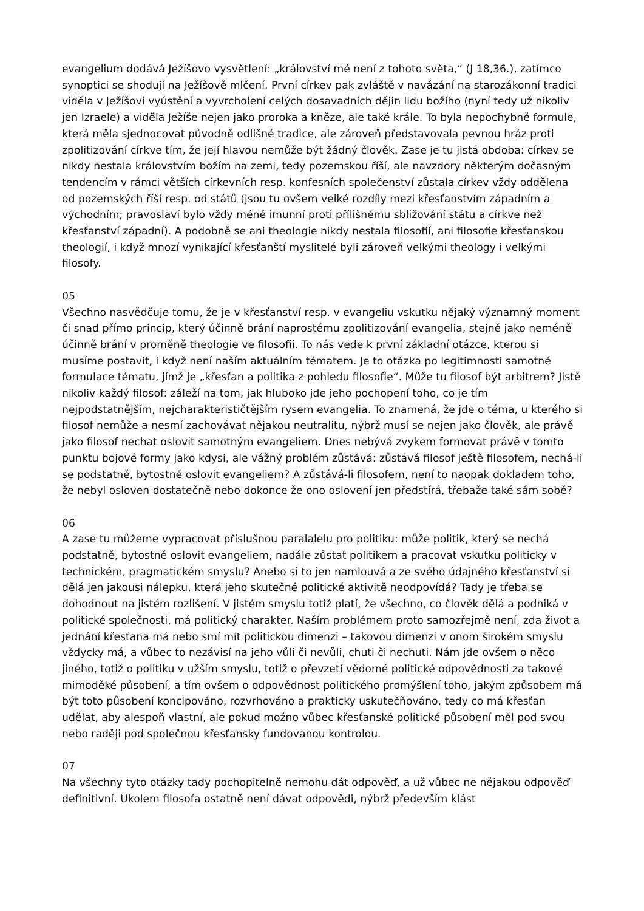evangelium dodává Ježíšovo vysvětlení: „království mé není z tohoto světa,“ (J 18,36.), zatímco synoptici se shodují na Ježíšově mlčení. První církev pak zvláště v navázání na starozákonní tradici viděla v Ježíšovi vyústění a vyvrcholení celých dosavadních dějin lidu božího (nyní tedy už nikoliv jen Izraele) a viděla Ježíše nejen jako proroka a kněze, ale také krále. To byla nepochybně formule, která měla sjednocovat původně odlišné tradice, ale zároveň představovala pevnou hráz proti zpolitizování církve tím, že její hlavou nemůže být žádný člověk. Zase je tu jistá obdoba: církev se nikdy nestala královstvím božím na zemi, tedy pozemskou říší, ale navzdory některým dočasným tendencím v rámci větších církevních resp. konfesních společenství zůstala církev vždy oddělena od pozemských říší resp. od států (jsou tu ovšem velké rozdíly mezi křesťanstvím západním a východním; pravoslaví bylo vždy méně imunní proti přílišnému sbližování státu a církve než křesťanství západní). A podobně se ani theologie nikdy nestala filosofií, ani filosofie křesťanskou theologií, i když mnozí vynikající křesťanští myslitelé byli zároveň velkými theology i velkými filosofy.
05
Všechno nasvědčuje tomu, že je v křesťanství resp. v evangeliu vskutku nějaký významný moment či snad přímo princip, který účinně brání naprostému zpolitizování evangelia, stejně jako neméně účinně brání v proměně theologie ve filosofii. To nás vede k první základní otázce, kterou si musíme postavit, i když není naším aktuálním tématem. Je to otázka po legitimnosti samotné formulace tématu, jímž je „křesťan a politika z pohledu filosofie“. Může tu filosof být arbitrem? Jistě nikoliv každý filosof: záleží na tom, jak hluboko jde jeho pochopení toho, co je tím nejpodstatnějším, nejcharakterističtějším rysem evangelia. To znamená, že jde o téma, u kterého si filosof nemůže a nesmí zachovávat nějakou neutralitu, nýbrž musí se nejen jako člověk, ale právě jako filosof nechat oslovit samotným evangeliem. Dnes nebývá zvykem formovat právě v tomto punktu bojové formy jako kdysi, ale vážný problém zůstává: zůstává filosof ještě filosofem, nechá-li se podstatně, bytostně oslovit evangeliem? A zůstává-li filosofem, není to naopak dokladem toho, že nebyl osloven dostatečně nebo dokonce že ono oslovení jen předstírá, třebaže také sám sobě?
06
A zase tu můžeme vypracovat příslušnou paralalelu pro politiku: může politik, který se nechá podstatně, bytostně oslovit evangeliem, nadále zůstat politikem a pracovat vskutku politicky v technickém, pragmatickém smyslu? Anebo si to jen namlouvá a ze svého údajného křesťanství si dělá jen jakousi nálepku, která jeho skutečné politické aktivitě neodpovídá? Tady je třeba se dohodnout na jistém rozlišení. V jistém smyslu totiž platí, že všechno, co člověk dělá a podniká v politické společnosti, má politický charakter. Naším problémem proto samozřejmě není, zda život a jednání křesťana má nebo smí mít politickou dimenzi – takovou dimenzi v onom širokém smyslu vždycky má, a vůbec to nezávisí na jeho vůli či nevůli, chuti či nechuti. Nám jde ovšem o něco jiného, totiž o politiku v užším smyslu, totiž o převzetí vědomé politické odpovědnosti za takové mimoděké působení, a tím ovšem o odpovědnost politického promýšlení toho, jakým způsobem má být toto působení koncipováno, rozvrhováno a prakticky uskutečňováno, tedy co má křesťan udělat, aby alespoň vlastní, ale pokud možno vůbec křesťanské politické působení měl pod svou nebo raději pod společnou křesťansky fundovanou kontrolou.
07
Na všechny tyto otázky tady pochopitelně nemohu dát odpověď, a už vůbec ne nějakou odpověď definitivní. Úkolem filosofa ostatně není dávat odpovědi, nýbrž především klást